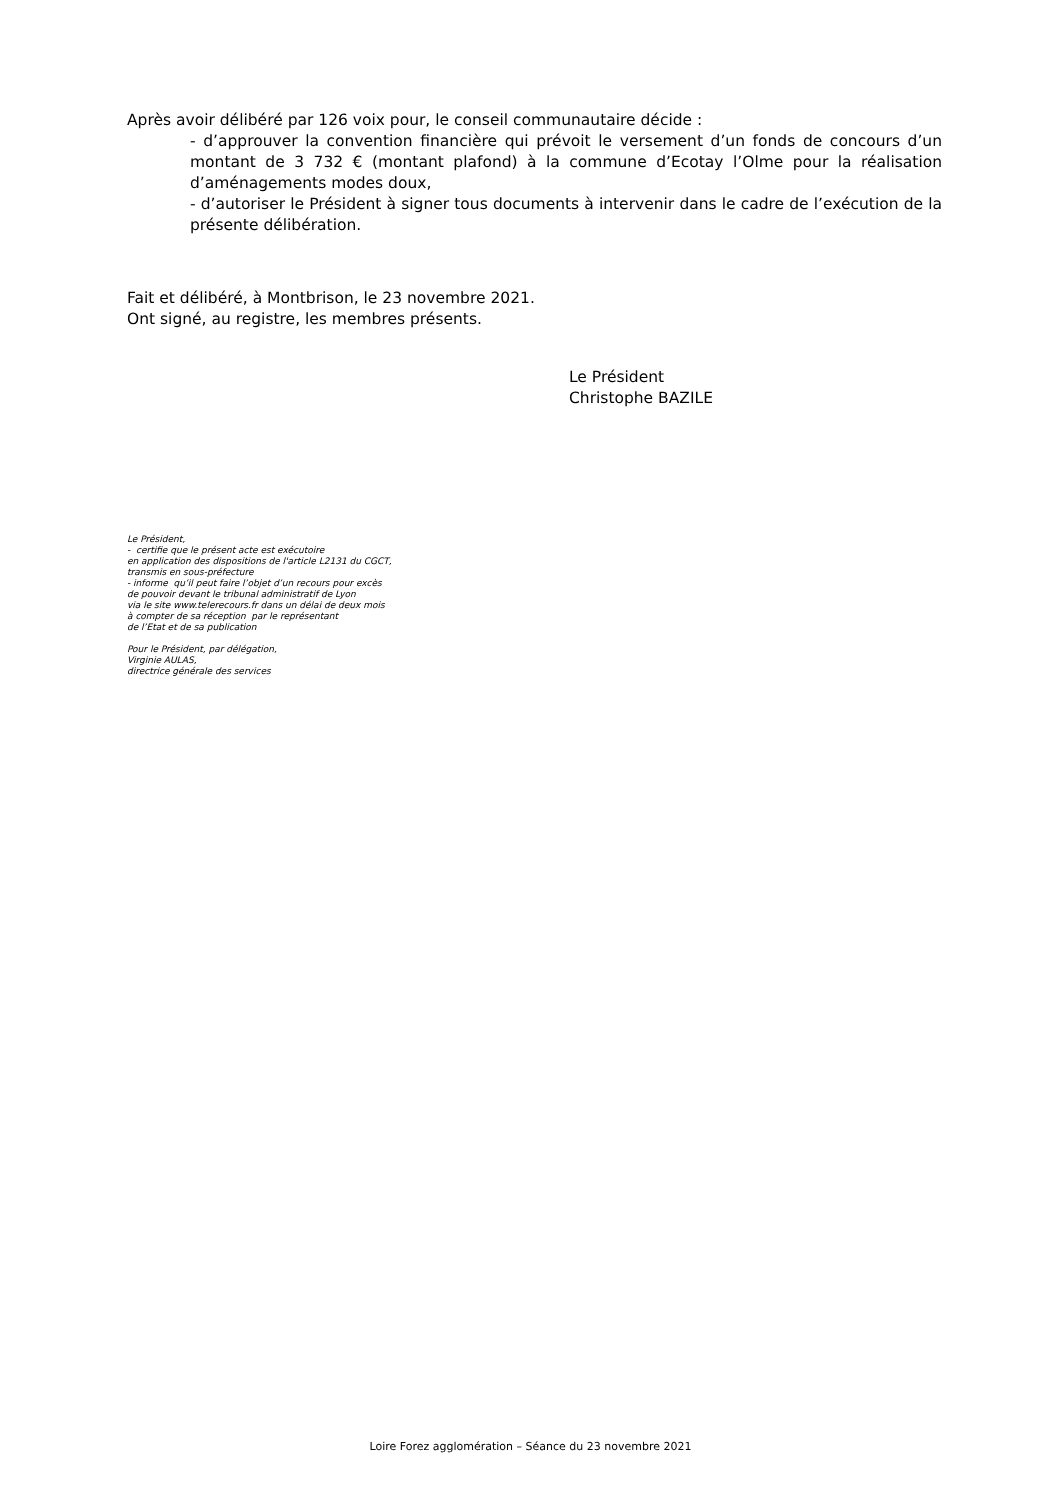Après avoir délibéré par 126 voix pour, le conseil communautaire décide :
- d’approuver la convention financière qui prévoit le versement d’un fonds de concours d’un montant de 3 732 € (montant plafond) à la commune d’Ecotay l’Olme pour la réalisation d’aménagements modes doux,
- d’autoriser le Président à signer tous documents à intervenir dans le cadre de l’exécution de la présente délibération.
Fait et délibéré, à Montbrison, le 23 novembre 2021.
Ont signé, au registre, les membres présents.
Le Président
Christophe BAZILE
Le Président,
- certifie que le présent acte est exécutoire
en application des dispositions de l'article L2131 du CGCT,
transmis en sous-préfecture
- informe qu’il peut faire l’objet d’un recours pour excès
de pouvoir devant le tribunal administratif de Lyon
via le site www.telerecours.fr dans un délai de deux mois
à compter de sa réception par le représentant
de l’Etat et de sa publication
Pour le Président, par délégation,
Virginie AULAS,
directrice générale des services
Loire Forez agglomération – Séance du 23 novembre 2021